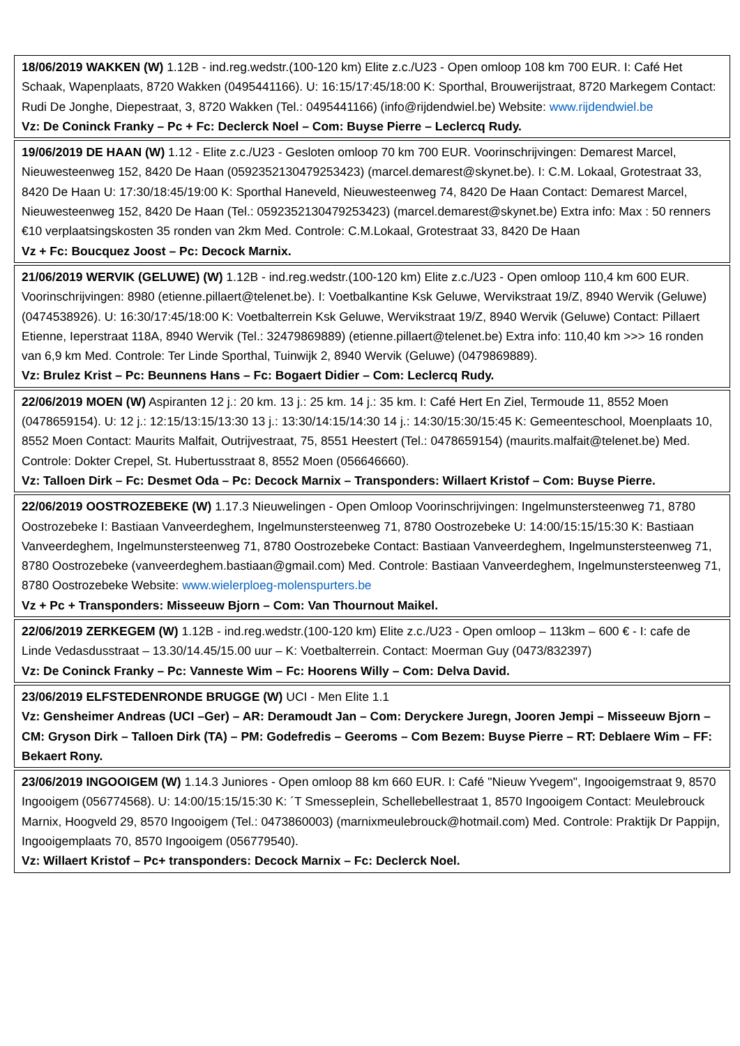| 18/06/2019 WAKKEN (W) 1.12B - ind.reg.wedstr.(100-120 km) Elite z.c./U23 - Open omloop 108 km 700 EUR. I: Café Het Schaak, Wapenplaats, 8720 Wakken (0495441166). U: 16:15/17:45/18:00 K: Sporthal, Brouwerijstraat, 8720 Markegem Contact: Rudi De Jonghe, Diepestraat, 3, 8720 Wakken (Tel.: 0495441166) (info@rijdendwiel.be) Website: www.rijdendwiel.be Vz: De Coninck Franky – Pc + Fc: Declerck Noel – Com: Buyse Pierre – Leclercq Rudy. |
| 19/06/2019 DE HAAN (W) 1.12 - Elite z.c./U23 - Gesloten omloop 70 km 700 EUR. Voorinschrijvingen: Demarest Marcel, Nieuwesteenweg 152, 8420 De Haan (0592352130479253423) (marcel.demarest@skynet.be). I: C.M. Lokaal, Grotestraat 33, 8420 De Haan U: 17:30/18:45/19:00 K: Sporthal Haneveld, Nieuwesteenweg 74, 8420 De Haan Contact: Demarest Marcel, Nieuwesteenweg 152, 8420 De Haan (Tel.: 0592352130479253423) (marcel.demarest@skynet.be) Extra info: Max : 50 renners €10 verplaatsingskosten 35 ronden van 2km Med. Controle: C.M.Lokaal, Grotestraat 33, 8420 De Haan Vz + Fc: Boucquez Joost – Pc: Decock Marnix. |
| 21/06/2019 WERVIK (GELUWE) (W) 1.12B - ind.reg.wedstr.(100-120 km) Elite z.c./U23 - Open omloop 110,4 km 600 EUR. Voorinschrijvingen: 8980 (etienne.pillaert@telenet.be). I: Voetbalkantine Ksk Geluwe, Wervikstraat 19/Z, 8940 Wervik (Geluwe) (0474538926). U: 16:30/17:45/18:00 K: Voetbalterrein Ksk Geluwe, Wervikstraat 19/Z, 8940 Wervik (Geluwe) Contact: Pillaert Etienne, Ieperstraat 118A, 8940 Wervik (Tel.: 32479869889) (etienne.pillaert@telenet.be) Extra info: 110,40 km >>> 16 ronden van 6,9 km Med. Controle: Ter Linde Sporthal, Tuinwijk 2, 8940 Wervik (Geluwe) (0479869889). Vz: Brulez Krist – Pc: Beunnens Hans – Fc: Bogaert Didier – Com: Leclercq Rudy. |
| 22/06/2019 MOEN (W) Aspiranten 12 j.: 20 km. 13 j.: 25 km. 14 j.: 35 km. I: Café Hert En Ziel, Termoude 11, 8552 Moen (0478659154). U: 12 j.: 12:15/13:15/13:30 13 j.: 13:30/14:15/14:30 14 j.: 14:30/15:30/15:45 K: Gemeenteschool, Moenplaats 10, 8552 Moen Contact: Maurits Malfait, Outrijvestraat, 75, 8551 Heestert (Tel.: 0478659154) (maurits.malfait@telenet.be) Med. Controle: Dokter Crepel, St. Hubertusstraat 8, 8552 Moen (056646660). Vz: Talloen Dirk – Fc: Desmet Oda – Pc: Decock Marnix – Transponders: Willaert Kristof – Com: Buyse Pierre. |
| 22/06/2019 OOSTROZEBEKE (W) 1.17.3 Nieuwelingen - Open Omloop Voorinschrijvingen: Ingelmunstersteenweg 71, 8780 Oostrozebeke I: Bastiaan Vanveerdeghem, Ingelmunstersteenweg 71, 8780 Oostrozebeke U: 14:00/15:15/15:30 K: Bastiaan Vanveerdeghem, Ingelmunstersteenweg 71, 8780 Oostrozebeke Contact: Bastiaan Vanveerdeghem, Ingelmunstersteenweg 71, 8780 Oostrozebeke (vanveerdeghem.bastiaan@gmail.com) Med. Controle: Bastiaan Vanveerdeghem, Ingelmunstersteenweg 71, 8780 Oostrozebeke Website: www.wielerploeg-molenspurters.be Vz + Pc + Transponders: Misseeuw Bjorn – Com: Van Thournout Maikel. |
| 22/06/2019 ZERKEGEM (W) 1.12B - ind.reg.wedstr.(100-120 km) Elite z.c./U23 - Open omloop – 113km – 600 € - I: cafe de Linde Vedasdusstraat – 13.30/14.45/15.00 uur – K: Voetbalterrein. Contact: Moerman Guy (0473/832397) Vz: De Coninck Franky – Pc: Vanneste Wim – Fc: Hoorens Willy – Com: Delva David. |
| 23/06/2019 ELFSTEDENRONDE BRUGGE (W) UCI - Men Elite 1.1 Vz: Gensheimer Andreas (UCI –Ger) – AR: Deramoudt Jan – Com: Deryckere Juregn, Jooren Jempi – Misseeuw Bjorn – CM: Gryson Dirk – Talloen Dirk (TA) – PM: Godefredis – Geeroms – Com Bezem: Buyse Pierre – RT: Deblaere Wim – FF: Bekaert Rony. |
| 23/06/2019 INGOOIGEM (W) 1.14.3 Juniores - Open omloop 88 km 660 EUR. I: Café "Nieuw Yvegem", Ingooigemstraat 9, 8570 Ingooigem (056774568). U: 14:00/15:15/15:30 K: ´T Smesseplein, Schellebellestraat 1, 8570 Ingooigem Contact: Meulebrouck Marnix, Hoogveld 29, 8570 Ingooigem (Tel.: 0473860003) (marnixmeulebrouck@hotmail.com) Med. Controle: Praktijk Dr Pappijn, Ingooigemplaats 70, 8570 Ingooigem (056779540). Vz: Willaert Kristof – Pc+ transponders: Decock Marnix – Fc: Declerck Noel. |